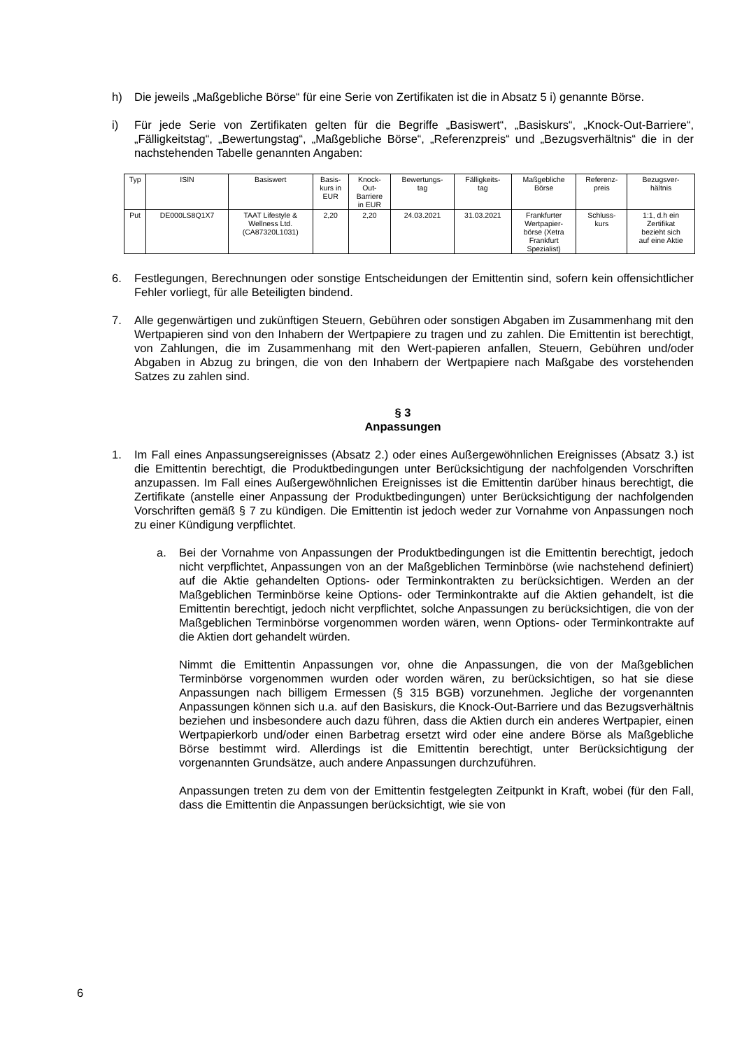h) Die jeweils „Maßgebliche Börse“ für eine Serie von Zertifikaten ist die in Absatz 5 i) genannte Börse.
i) Für jede Serie von Zertifikaten gelten für die Begriffe „Basiswert“, „Basiskurs“, „Knock-Out-Barriere“, „Fälligkeitstag“, „Bewertungstag“, „Maßgebliche Börse“, „Referenzpreis“ und „Bezugsverhältnis“ die in der nachstehenden Tabelle genannten Angaben:
| Typ | ISIN | Basiswert | Basis- kurs in EUR | Knock- Out- Barriere in EUR | Bewertungs- tag | Fälligkeits- tag | Maßgebliche Börse | Referenz- preis | Bezugsver- hältnis |
| --- | --- | --- | --- | --- | --- | --- | --- | --- | --- |
| Put | DE000LS8Q1X7 | TAAT Lifestyle & Wellness Ltd. (CA87320L1031) | 2,20 | 2,20 | 24.03.2021 | 31.03.2021 | Frankfurter Wertpapier- börse (Xetra Frankfurt Spezialist) | Schluss- kurs | 1:1, d.h ein Zertifikat bezieht sich auf eine Aktie |
6. Festlegungen, Berechnungen oder sonstige Entscheidungen der Emittentin sind, sofern kein offensichtlicher Fehler vorliegt, für alle Beteiligten bindend.
7. Alle gegenwärtigen und zukünftigen Steuern, Gebühren oder sonstigen Abgaben im Zusammenhang mit den Wertpapieren sind von den Inhabern der Wertpapiere zu tragen und zu zahlen. Die Emittentin ist berechtigt, von Zahlungen, die im Zusammenhang mit den Wert-papieren anfallen, Steuern, Gebühren und/oder Abgaben in Abzug zu bringen, die von den Inhabern der Wertpapiere nach Maßgabe des vorstehenden Satzes zu zahlen sind.
§ 3
Anpassungen
1. Im Fall eines Anpassungsereignisses (Absatz 2.) oder eines Außergewöhnlichen Ereignisses (Absatz 3.) ist die Emittentin berechtigt, die Produktbedingungen unter Berücksichtigung der nachfolgenden Vorschriften anzupassen. Im Fall eines Außergewöhnlichen Ereignisses ist die Emittentin darüber hinaus berechtigt, die Zertifikate (anstelle einer Anpassung der Produktbedingungen) unter Berücksichtigung der nachfolgenden Vorschriften gemäß § 7 zu kündigen. Die Emittentin ist jedoch weder zur Vornahme von Anpassungen noch zu einer Kündigung verpflichtet.
a. Bei der Vornahme von Anpassungen der Produktbedingungen ist die Emittentin berechtigt, jedoch nicht verpflichtet, Anpassungen von an der Maßgeblichen Terminbörse (wie nachstehend definiert) auf die Aktie gehandelten Options- oder Terminkontrakten zu berücksichtigen. Werden an der Maßgeblichen Terminbörse keine Options- oder Terminkontrakte auf die Aktien gehandelt, ist die Emittentin berechtigt, jedoch nicht verpflichtet, solche Anpassungen zu berücksichtigen, die von der Maßgeblichen Terminbörse vorgenommen worden wären, wenn Options- oder Terminkontrakte auf die Aktien dort gehandelt würden.
Nimmt die Emittentin Anpassungen vor, ohne die Anpassungen, die von der Maßgeblichen Terminbörse vorgenommen wurden oder worden wären, zu berücksichtigen, so hat sie diese Anpassungen nach billigem Ermessen (§ 315 BGB) vorzunehmen. Jegliche der vorgenannten Anpassungen können sich u.a. auf den Basiskurs, die Knock-Out-Barriere und das Bezugsverhältnis beziehen und insbesondere auch dazu führen, dass die Aktien durch ein anderes Wertpapier, einen Wertpapierkorb und/oder einen Barbetrag ersetzt wird oder eine andere Börse als Maßgebliche Börse bestimmt wird. Allerdings ist die Emittentin berechtigt, unter Berücksichtigung der vorgenannten Grundsätze, auch andere Anpassungen durchzuführen.
Anpassungen treten zu dem von der Emittentin festgelegten Zeitpunkt in Kraft, wobei (für den Fall, dass die Emittentin die Anpassungen berücksichtigt, wie sie von
6